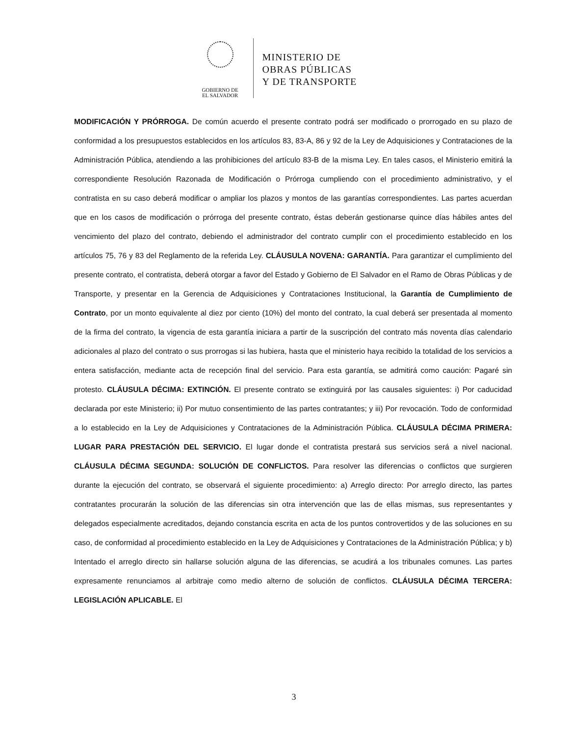GOBIERNO DE
EL SALVADOR
MINISTERIO DE
OBRAS PÚBLICAS
Y DE TRANSPORTE
MODIFICACIÓN Y PRÓRROGA. De común acuerdo el presente contrato podrá ser modificado o prorrogado en su plazo de conformidad a los presupuestos establecidos en los artículos 83, 83-A, 86 y 92 de la Ley de Adquisiciones y Contrataciones de la Administración Pública, atendiendo a las prohibiciones del artículo 83-B de la misma Ley. En tales casos, el Ministerio emitirá la correspondiente Resolución Razonada de Modificación o Prórroga cumpliendo con el procedimiento administrativo, y el contratista en su caso deberá modificar o ampliar los plazos y montos de las garantías correspondientes. Las partes acuerdan que en los casos de modificación o prórroga del presente contrato, éstas deberán gestionarse quince días hábiles antes del vencimiento del plazo del contrato, debiendo el administrador del contrato cumplir con el procedimiento establecido en los artículos 75, 76 y 83 del Reglamento de la referida Ley. CLÁUSULA NOVENA: GARANTÍA. Para garantizar el cumplimiento del presente contrato, el contratista, deberá otorgar a favor del Estado y Gobierno de El Salvador en el Ramo de Obras Públicas y de Transporte, y presentar en la Gerencia de Adquisiciones y Contrataciones Institucional, la Garantía de Cumplimiento de Contrato, por un monto equivalente al diez por ciento (10%) del monto del contrato, la cual deberá ser presentada al momento de la firma del contrato, la vigencia de esta garantía iniciara a partir de la suscripción del contrato más noventa días calendario adicionales al plazo del contrato o sus prorrogas si las hubiera, hasta que el ministerio haya recibido la totalidad de los servicios a entera satisfacción, mediante acta de recepción final del servicio. Para esta garantía, se admitirá como caución: Pagaré sin protesto. CLÁUSULA DÉCIMA: EXTINCIÓN. El presente contrato se extinguirá por las causales siguientes: i) Por caducidad declarada por este Ministerio; ii) Por mutuo consentimiento de las partes contratantes; y iii) Por revocación. Todo de conformidad a lo establecido en la Ley de Adquisiciones y Contrataciones de la Administración Pública. CLÁUSULA DÉCIMA PRIMERA: LUGAR PARA PRESTACIÓN DEL SERVICIO. El lugar donde el contratista prestará sus servicios será a nivel nacional. CLÁUSULA DÉCIMA SEGUNDA: SOLUCIÓN DE CONFLICTOS. Para resolver las diferencias o conflictos que surgieren durante la ejecución del contrato, se observará el siguiente procedimiento: a) Arreglo directo: Por arreglo directo, las partes contratantes procurarán la solución de las diferencias sin otra intervención que las de ellas mismas, sus representantes y delegados especialmente acreditados, dejando constancia escrita en acta de los puntos controvertidos y de las soluciones en su caso, de conformidad al procedimiento establecido en la Ley de Adquisiciones y Contrataciones de la Administración Pública; y b) Intentado el arreglo directo sin hallarse solución alguna de las diferencias, se acudirá a los tribunales comunes. Las partes expresamente renunciamos al arbitraje como medio alterno de solución de conflictos. CLÁUSULA DÉCIMA TERCERA: LEGISLACIÓN APLICABLE. El
3